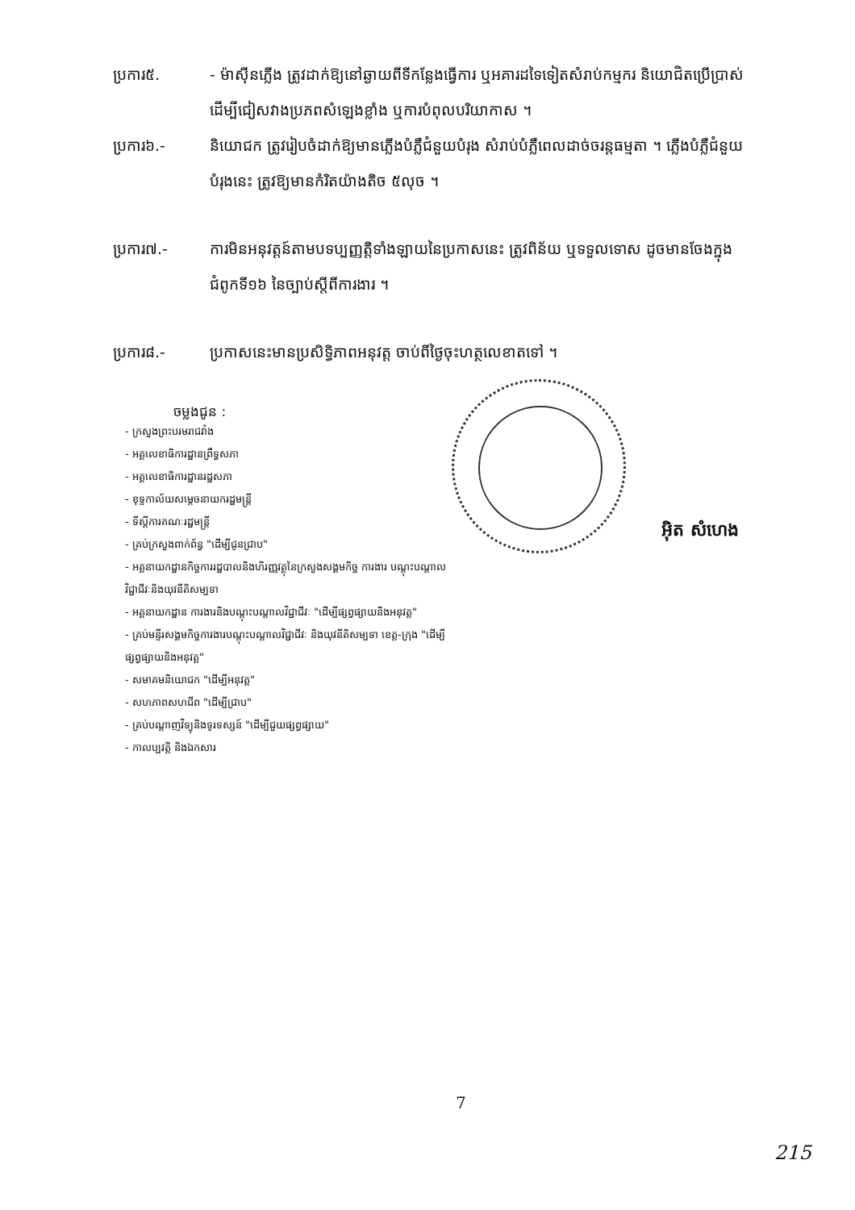ប្រការ៥. - ម៉ាស៊ីនភ្លើង ត្រូវដាក់ឱ្យនៅឆ្ងាយពីទីកន្លែងធ្វើការ ឬអគារដទៃទៀតសំរាប់កម្មករ និយោជិតប្រើប្រាស់ ដើម្បីជៀសវាងប្រភពសំឡេងខ្លាំង ឬការបំពុលបរិយាកាស ។
ប្រការ៦.- និយោជក ត្រូវរៀបចំដាក់ឱ្យមានភ្លើងបំភ្លឺជំនួយបំរុង សំរាប់បំភ្លឺពេលដាច់ចរន្តធម្មតា ។ ភ្លើងបំភ្លឺជំនួយបំរុងនេះ ត្រូវឱ្យមានកំរិតយ៉ាងតិច ៥លុច ។
ប្រការ៧.- ការមិនអនុវត្តន៍តាមបទប្បញ្ញត្តិទាំងឡាយនៃប្រកាសនេះ ត្រូវពិន័យ ឬទទួលទោស ដូចមានចែងក្នុង ជំពូកទី១៦ នៃច្បាប់ស្តីពីការងារ ។
ប្រការ៨.- ប្រកាសនេះមានប្រសិទ្ធិភាពអនុវត្ត ចាប់ពីថ្ងៃចុះហត្ថលេខាតទៅ ។
ចម្លងជូន :
- ក្រសួងព្រះបរមរាជវាំង
- អគ្គលេខាធិការដ្ឋានព្រឹទ្ធសភា
- អគ្គលេខាធិការដ្ឋានរដ្ឋសភា
- ខុទ្ទកាល័យសម្តេចនាយករដ្ឋមន្ត្រី
- ទីស្តីការគណៈរដ្ឋមន្ត្រី
- គ្រប់ក្រសួងពាក់ព័ន្ធ "ដើម្បីជូនជ្រាប"
- អគ្គនាយកដ្ឋានកិច្ចការរដ្ឋបាលនិងហិរញ្ញវត្ថុនៃក្រសួងសង្គមកិច្ច ការងារ បណ្តុះបណ្តាលវិជ្ជាជីវៈនិងយុវនីតិសម្បទា
- អគ្គនាយកដ្ឋាន ការងារនិងបណ្តុះបណ្តាលវិជ្ជាជីវៈ "ដើម្បីផ្សព្វផ្សាយនិងអនុវត្ត"
- គ្រប់មន្ទីរសង្គមកិច្ចការងារបណ្តុះបណ្តាលវិជ្ជាជីវៈ និងយុវនីតិសម្បទា ខេត្ត-ក្រុង "ដើម្បីផ្សព្វផ្សាយនិងអនុវត្ត"
- សមាគមនិយោជក "ដើម្បីអនុវត្ត"
- សហភាពសហជីព "ដើម្បីជ្រាប"
- គ្រប់បណ្តាញវិទ្យុនិងទូរទស្សន៍ "ដើម្បីជួយផ្សព្វផ្សាយ"
- កាលប្បវត្តិ និងឯកសារ
អ៊ិត សំហេង
7
215